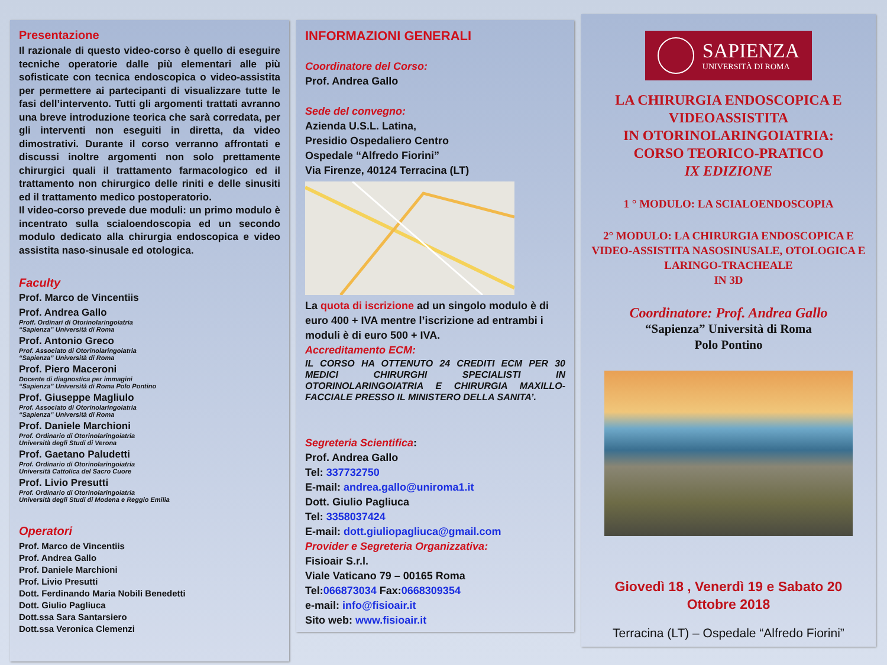Presentazione
Il razionale di questo video-corso è quello di eseguire tecniche operatorie dalle più elementari alle più sofisticate con tecnica endoscopica o video-assistita per permettere ai partecipanti di visualizzare tutte le fasi dell’intervento. Tutti gli argomenti trattati avranno una breve introduzione teorica che sarà corredata, per gli interventi non eseguiti in diretta, da video dimostrativi. Durante il corso verranno affrontati e discussi inoltre argomenti non solo prettamente chirurgici quali il trattamento farmacologico ed il trattamento non chirurgico delle riniti e delle sinusiti ed il trattamento medico postoperatorio.
Il video-corso prevede due moduli: un primo modulo è incentrato sulla scialoendoscopia ed un secondo modulo dedicato alla chirurgia endoscopica e video assistita naso-sinusale ed otologica.
Faculty
Prof. Marco de Vincentiis
Prof. Andrea Gallo
Proff. Ordinari di Otorinolaringoiatria
“Sapienza” Università di Roma
Prof. Antonio Greco
Prof. Associato di Otorinolaringoiatria
“Sapienza” Università di Roma
Prof. Piero Maceroni
Docente di diagnostica per immagini
“Sapienza” Università di Roma Polo Pontino
Prof. Giuseppe Magliulo
Prof. Associato di Otorinolaringoiatria
“Sapienza” Università di Roma
Prof. Daniele Marchioni
Prof. Ordinario di Otorinolaringoiatria
Università degli Studi di Verona
Prof. Gaetano Paludetti
Prof. Ordinario di Otorinolaringoiatria
Università Cattolica del Sacro Cuore
Prof. Livio Presutti
Prof. Ordinario di Otorinolaringoiatria
Università degli Studi di Modena e Reggio Emilia
Operatori
Prof. Marco de Vincentiis
Prof. Andrea Gallo
Prof. Daniele Marchioni
Prof. Livio Presutti
Dott. Ferdinando Maria Nobili Benedetti
Dott. Giulio Pagliuca
Dott.ssa Sara Santarsiero
Dott.ssa Veronica Clemenzi
INFORMAZIONI GENERALI
Coordinatore del Corso:
Prof. Andrea Gallo
Sede del convegno:
Azienda U.S.L. Latina,
Presidio Ospedaliero Centro
Ospedale “Alfredo Fiorini”
Via Firenze, 40124 Terracina (LT)
La quota di iscrizione ad un singolo modulo è di euro 400 + IVA mentre l’iscrizione ad entrambi i moduli è di euro 500 + IVA.
Accreditamento ECM:
IL CORSO HA OTTENUTO 24 CREDITI ECM PER 30 MEDICI CHIRURGHI SPECIALISTI IN OTORINOLARINGOIATRIA E CHIRURGIA MAXILLO-FACCIALE PRESSO IL MINISTERO DELLA SANITA’.
Segreteria Scientifica:
Prof. Andrea Gallo
Tel: 337732750
E-mail: andrea.gallo@uniroma1.it
Dott. Giulio Pagliuca
Tel: 3358037424
E-mail: dott.giuliopagliuca@gmail.com
Provider e Segreteria Organizzativa:
Fisioair S.r.l.
Viale Vaticano 79 – 00165 Roma
Tel:066873034 Fax:0668309354
e-mail: info@fisioair.it
Sito web: www.fisioair.it
SAPIENZA
UNIVERSITÀ DI ROMA
LA CHIRURGIA ENDOSCOPICA E VIDEOASSISTITA
IN OTORINOLARINGOIATRIA:
CORSO TEORICO-PRATICO
IX EDIZIONE
1 ° MODULO: LA SCIALOENDOSCOPIA
2° MODULO: LA CHIRURGIA ENDOSCOPICA E VIDEO-ASSISTITA NASOSINUSALE, OTOLOGICA E LARINGO-TRACHEALE
IN 3D
Coordinatore: Prof. Andrea Gallo
“Sapienza” Università di Roma
Polo Pontino
Giovedì 18 , Venerdì 19 e Sabato 20
Ottobre 2018
Terracina (LT) – Ospedale “Alfredo Fiorini”